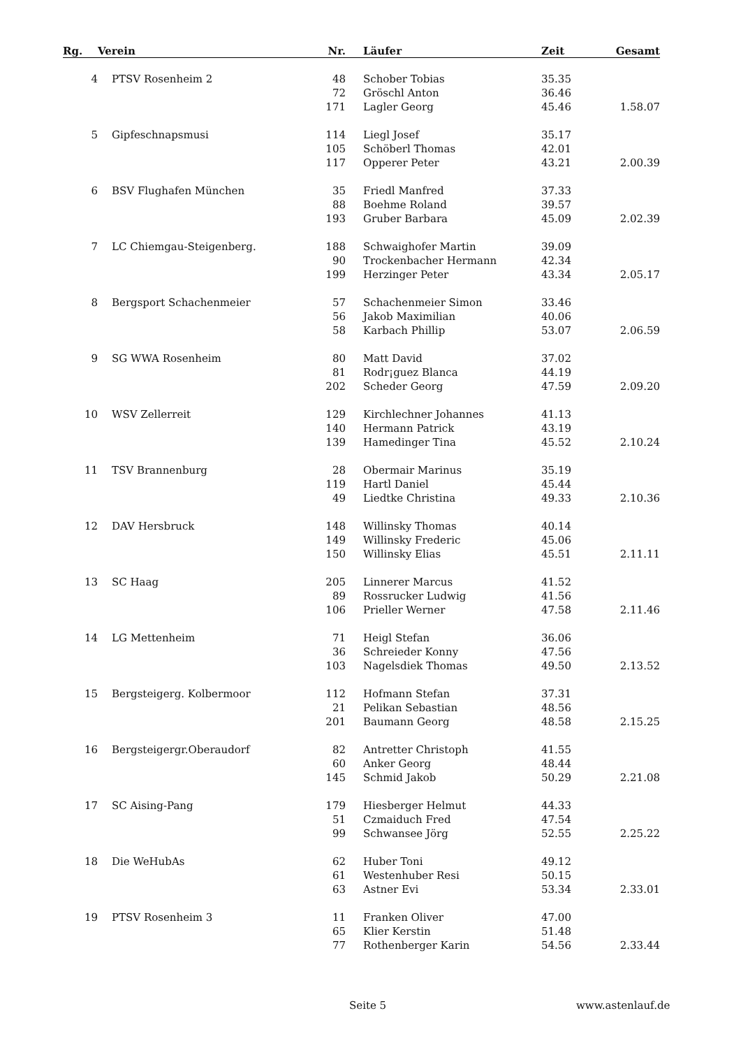| Rg. | Verein | Nr. | Läufer | Zeit | Gesamt |
| --- | --- | --- | --- | --- | --- |
| 4 | PTSV Rosenheim 2 | 48 | Schober Tobias | 35.35 | |
| | | 72 | Gröschl Anton | 36.46 | |
| | | 171 | Lagler Georg | 45.46 | 1.58.07 |
| 5 | Gipfeschnapsmusi | 114 | Liegl Josef | 35.17 | |
| | | 105 | Schöberl Thomas | 42.01 | |
| | | 117 | Opperer Peter | 43.21 | 2.00.39 |
| 6 | BSV Flughafen München | 35 | Friedl Manfred | 37.33 | |
| | | 88 | Boehme Roland | 39.57 | |
| | | 193 | Gruber Barbara | 45.09 | 2.02.39 |
| 7 | LC Chiemgau-Steigenberg. | 188 | Schwaighofer Martin | 39.09 | |
| | | 90 | Trockenbacher Hermann | 42.34 | |
| | | 199 | Herzinger Peter | 43.34 | 2.05.17 |
| 8 | Bergsport Schachenmeier | 57 | Schachenmeier Simon | 33.46 | |
| | | 56 | Jakob Maximilian | 40.06 | |
| | | 58 | Karbach Phillip | 53.07 | 2.06.59 |
| 9 | SG WWA Rosenheim | 80 | Matt David | 37.02 | |
| | | 81 | Rodr¡guez Blanca | 44.19 | |
| | | 202 | Scheder Georg | 47.59 | 2.09.20 |
| 10 | WSV Zellerreit | 129 | Kirchlechner Johannes | 41.13 | |
| | | 140 | Hermann Patrick | 43.19 | |
| | | 139 | Hamedinger Tina | 45.52 | 2.10.24 |
| 11 | TSV Brannenburg | 28 | Obermair Marinus | 35.19 | |
| | | 119 | Hartl Daniel | 45.44 | |
| | | 49 | Liedtke Christina | 49.33 | 2.10.36 |
| 12 | DAV Hersbruck | 148 | Willinsky Thomas | 40.14 | |
| | | 149 | Willinsky Frederic | 45.06 | |
| | | 150 | Willinsky Elias | 45.51 | 2.11.11 |
| 13 | SC Haag | 205 | Linnerer Marcus | 41.52 | |
| | | 89 | Rossrucker Ludwig | 41.56 | |
| | | 106 | Prieller Werner | 47.58 | 2.11.46 |
| 14 | LG Mettenheim | 71 | Heigl Stefan | 36.06 | |
| | | 36 | Schreieder Konny | 47.56 | |
| | | 103 | Nagelsdiek Thomas | 49.50 | 2.13.52 |
| 15 | Bergsteigerg. Kolbermoor | 112 | Hofmann Stefan | 37.31 | |
| | | 21 | Pelikan Sebastian | 48.56 | |
| | | 201 | Baumann Georg | 48.58 | 2.15.25 |
| 16 | Bergsteigergr.Oberaudorf | 82 | Antretter Christoph | 41.55 | |
| | | 60 | Anker Georg | 48.44 | |
| | | 145 | Schmid Jakob | 50.29 | 2.21.08 |
| 17 | SC Aising-Pang | 179 | Hiesberger Helmut | 44.33 | |
| | | 51 | Czmaiduch Fred | 47.54 | |
| | | 99 | Schwansee Jörg | 52.55 | 2.25.22 |
| 18 | Die WeHubAs | 62 | Huber Toni | 49.12 | |
| | | 61 | Westenhuber Resi | 50.15 | |
| | | 63 | Astner Evi | 53.34 | 2.33.01 |
| 19 | PTSV Rosenheim 3 | 11 | Franken Oliver | 47.00 | |
| | | 65 | Klier Kerstin | 51.48 | |
| | | 77 | Rothenberger Karin | 54.56 | 2.33.44 |
Seite 5 www.astenlauf.de